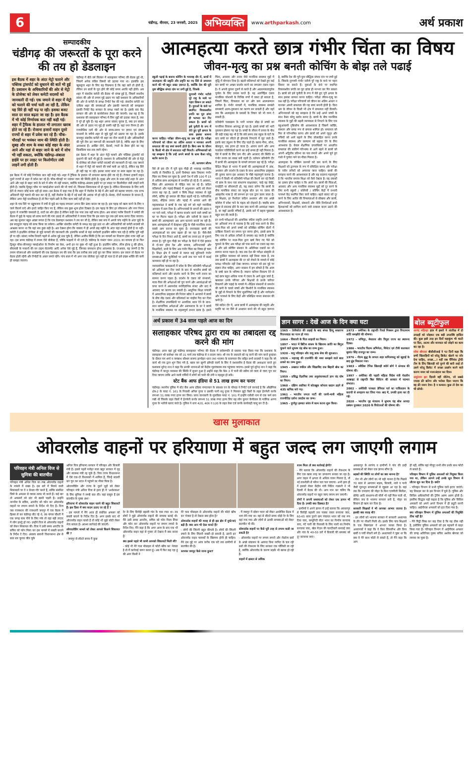6
चंडीगढ़, वीरवार, 23 जनवरी, 2025
अभिव्यक्ति
www.arthparkash.com
अर्थ प्रकाश
सम्पादकीय
चंडीगढ़ की जरूरतों के पूरा करने की तय हो डेडलाइन
इस बैठक में शहर के अंदर मेट्रो चलाने और पब्लिक ट्रांसपोर्ट को सुधारने की बातें भी हुई हैं। प्रशासन के अधिकारियों की ओर से मेट्रो के प्रोजेक्ट को लेकर कमेटी सदस्यों को जानकारी दी गई। एक जमाने से शहर में मेट्रो को चलाने की चर्चा चली आ रही है, लेकिन यह सिरे ही नहीं चढ़ पा रही। इसका बजट साल दर साल बढ़ता जा रहा है। इस बैठक में भी कोई निर्णायक बात नहीं कही गई। शहर में ट्रैफिक के हालात भी लगातार खराब होते जा रहे हैं। रोजाना हजारों वाहन दूसरे राज्यों से शहर में प्रवेश कर रहे हैं। चौक-चौराहों पर भयंकर जाम की स्थिति होती है। सुबह और शाम के वक्त कोई शहर के अंदर आने और यहां से बाहर जाने के बारे में सोच भी नहीं सकता, क्योंकि चंडीगढ़-अंबाला हाईवे पर हर लाइट पर किलोमीटर लंबी लाइनें लगी होती हैं।
चंडीगढ़ में बीते वर्ष सितंबर में सलाहकार परिषद की बैठक हुई थी, जिसमें अनेक लंबित विषयों को उठाया गया था। हालांकि इस खूबसूरत शहर के लिए यह विडम्बना है कि यहां बातें तो होती हैं, लेकिन उन बातों के पूरा होने की कोई समय अवधि नहीं होती। अब शहर में संसदीय कमेटी की बैठक भी संपन्न हुई है, जिसमें स्थानीय सांसद की ओर से तमाम मुद्दे उठाए गए वहीं प्रशासन के अधिकारियों की ओर से कमेटी के समक्ष रिपोर्ट पेश की गई। संसदीय कमेटी का दायित्व शहर की समस्याओं और उसकी जरूरतों को समझकर इसकी रिपोर्ट केंद्र सरकार के समक्ष रखने का है। इसके बाद केंद्र सरकार की ओर से कार्ययोजना तैयार की जाएगी। प्रश्न यह है कि प्रशासक की सलाहकार परिषद में जिन मुद्दों को उठाया जाता है, क्या वे पूरे हो चुके हैं। यह शहर अपना सांसद चुनता है, क्या उन सांसद की ओर से उठाए गए मुद्दे ही काफी नहीं हैं। यहां नगर निगम है और राजनीतिक दलों की ओर से समय-समय पर ज्ञापन एवं संचार माध्यमों के जरिये शहर से जुड़े मुद्दों को उठाया जा रहा है। इसके बावजूद संसदीय कमेटी भी शहर का दौरा करती है और अधिकारियों की पूरी टीम उन जरूरतों की जानकारी देती है, जोकि शहर के लिए आवश्यक हैं। आखिर दौरों, बैठकों, रपटों के तैयार होने का यह सिलसिला कब तक जारी रहेगा।
इस बैठक में शहर के अंदर मेट्रो चलाने और पब्लिक ट्रांसपोर्ट को सुधारने की बातें भी हुई हैं। प्रशासन के अधिकारियों की ओर से मेट्रो के प्रोजेक्ट को लेकर कमेटी सदस्यों को जानकारी दी गई। एक जमाने से शहर में मेट्रो को चलाने की चर्चा चली आ रही है, लेकिन यह सिरे ही नहीं चढ़ पा रही। इसका बजट साल दर साल बढ़ता जा रहा है। इस बैठक में भी कोई निर्णायक बात नहीं कही गई। शहर में ट्रैफिक के हालात भी लगातार खराब होते जा रहे हैं। रोजाना हजारों वाहन दूसरे राज्यों से शहर में प्रवेश कर रहे हैं। चौक-चौराहों पर भयंकर जाम की स्थिति होती है। सुबह और शाम के वक्त कोई शहर के अंदर आने और यहां से बाहर जाने के बारे में सोच भी नहीं सकता, क्योंकि चंडीगढ़-अंबाला हाईवे पर हर लाइट पर किलोमीटर लंबी लाइनें लगी होती हैं। जबकि ट्रिब्यून चौक पर फ्लाईओवर बनाने की भी चर्चा थी, जिसका शिलान्यास भी हो चुका है। लेकिन शिलान्यास के लिए लगी ईंटों से ज्यादा कोई काम नहीं हो सका। इस बैठक में कहा गया है कि शहर में रोडवेज के बेड़े में और बसों को बढ़ाया जाएगा। एक तरफ अधिकारी मेट्रो चलाने की बात कर रहे हैं, वहीं रोडवेज के बेड़े में नई बसों की आवक भी हो रही है। बेशक, दोनों यातायात के साधन हैं, लेकिन अगर मेट्रो प्राथमिकता है तो फिर पहले उसी के लिए काम क्यों नहीं हो रहा।
शहर के एक सिरे पर डड्डूमाजरा में वर्षों से कूड़े का पहाड़ लगातार अपना सिर ऊंचा करता जा रहा है। इस पहाड़ को खत्म करने के लिए न जाने कितने वादे और इरादे जाहिर किए गए हैं, लेकिन सब कुछ शून्य होता दिखता है। इस पहाड़ के लिए हर लोकसभा और नगर निगम चुनाव में राजनीति चमकती है, वादों का शोर होता है लेकिन कहीं एक पत्ता तक नहीं साफ होता। अब सांसद मनीष तिवारी ने कमेटी की बैठक में कूड़े के पहाड़ को साफ करने की मांग उठाई तो अधिकारियों ने जवाब दिया कि इस साल जून तक इसे साफ करवा दिया जाएगा। अब यह सुनकर बहुत अच्छा लगता है कि एक डेडलाइन प्रशासन ने तय कर ली है, लेकिन क्या सच में अगले पांच महीने के अंदर कूड़े के इस बदबूदार पहाड़ को साफ किया जा सकेगा। आखिर संसदीय कमेटी के समक्ष यह मुद्दा उठा था और अधिकारियों को कमेटी सदस्यों को आश्वस्त करना था कि यहां सब कुछ सही है। अब देखना होगा कि वास्तव में ही अगले छह महीने के अंदर यहां सफाई होती है या नहीं। कमेटी ने हाउसिंग प्रोजेक्ट से जुड़े मामलों की जानकारी ली। हालांकि बरसों से यहां कर्मचारी हाउसिंग स्कीम चल रही है जोकि पूरी नहीं हो पा रही। सांसद मनीष तिवारी पहले से अनेक मुद्दे उठा चुके हैं, लेकिन अजीब स्थिति है कि उन मामलों का निवारण होता नजर नहीं आ रहा। इस समय चंडीगढ़ में तमाम ऐसे प्रोजेक्ट हैं, जोकि फाइलों में भी दर्ज हैं। चंडीगढ़ के मास्टर प्लान 2031 का मामला हो या फिर ट्रिब्यून चौक-जीरकपुर फ्लाईओवर के निर्माण का केस, अभी इन पर कुछ भी नहीं हुआ है। हाउसिंग स्कीम, लीज होल्ड टू फ्री होल्ड, सीएचबी के मकानों की वन टाइम सेटलमेंट आदि अनेक ऐसे मुद्दे हैं, जिनका समाधान होना आवश्यक है। दरअसल, यह जरूरी है कि तमाम योजनाओं और कार्यक्रमों की एक डेडलाइन तय की जाए कि उस तारीख तक उन्हें पूरा कर लिया जाएगा। इस प्रकार तो बैठक पर बैठक होती रहेंगी और रिपोर्टों के अंबार लगते रहेंगे। पांच साल में भी अगर एक प्रोजेक्ट पूरा नहीं हो पाता है तो इसे इच्छा शक्ति की कमी ही समझा जाएगा।
आत्महत्या करते छात्र गंभीर चिंता का विषय
जीवन-मृत्यु का प्रश्न बनती कोचिंग के बोझ तले पढाई
स्कूली पढ़ाई के बजाय कोचिंग के भयावह दौर में, छात्रों में आत्महत्या की प्रकृति और प्रवृत्ति का नए सिरे से अध्ययन करने की भी बहुत सख्त ज़रूरत है, क्योंकि देश की पूरी युवा बौद्धिक संपदा दांव पर लगी हुई है, जिसके
दूरगामी गंभीर नतीजे पूरे राष्ट्र के माथे पर गहरा सिकन ला सकते हैं। युवाओं के कंधे पर स्थापित विकासशील प्रगति का पूरा ढांचा ही भरभरा कर गिर सकता है। छात्रों को इसे चुनौती के रूप में लेते हुए पूरी क्षमता के साथ इसका सामना करना चाहिए। परीक्षा जीवन-मृत्यु का प्रश्न नहीं है। परीक्षा परिणामों को जीवन का अंतिम आधार न मानकर अपनी सफलता की राह स्वयं बनानी होती है। बिना श्रम के जीवन के किसी भी क्षेत्र में सफलता नहीं मिलती। अभिभावकों को यह समझना है कि उन्हें अपने बच्चों के साथ कैसा घरेलू बर्ताव करना है।
- डॉ. सत्यवान सौरभ
वैसे तो इस दौर में पूरी युवा पीढ़ी ही भयावह मानसिक व्याधि से विचलित है, इनमें विशेषतः छात्र विचलन गंभीर चिंता का विषय बन चुका है। हमारे देश में प्रति 100 में 15 से अधिक छात्र आत्महत्या से प्रभावित हो रहे हैं। वे अवसाद, चिंता और आत्मघात से पीड़ित पाए जा रहे हैं। कठिन प्रतिस्पर्धा और पढ़ाई-लिखाई में अनुशासन आदि को लेकर तनाव बढ़ रहा है, उससे न सिर्फ शिक्षा व्यवस्था से जुड़े लोगों, बल्कि पूरे समाज की चिंता बढ़ती गई है। पारिवारिक दबाव, शैक्षिक तनाव और पढ़ाई में अव्वल आने की महत्वाकांक्षा ने छात्रों के एक बड़े वर्ग को गहरे मानसिक अवसाद में डाल दिया है। अभिभावकों के सपनों की उड़ान न भर पाने वाले, परीक्षा में खराब प्रदर्शन करने वाले बच्चों का घर पर पिटना पड़ता है। परीक्षा और नतीजों के दबाव में छात्रों की आत्महत्याएं अब आम घटनाएं बनती जा रही हैं। छात्र आत्महत्याओं में बेतहाशा वृद्धि के पीछे मानसिक तनाव सबसे आम कारक बन चुका है। तनावग्रस्त छात्रों की आत्महत्याओं का ग्राफ बढ़ता ही जा रहा है। जैसे-जैसे परीक्षा के दिन निकट आते हैं, छात्रों का तनाव हद से गुजरने लगता है। पूरी युवा पीढ़ी का परीक्षा के दिनों में ऐसे हालात से दो-चार होना देश और समाज, अभिभावकों और शिक्षाविदों, सभी के लिए अब गंभीर चिंता का विषय हो चला है। शिक्षा क्षेत्र में दशकों से व्याप्त कई बुनियादी गंभीर समस्याओं और चुनौतियों पर अभी तक पार पाने में कतई कामयाब नहीं हो पा रहा है।
व्यावसायिक पाठ्यक्रमों में प्रवेश के लिए प्रतियोगी परीक्षाओं को अनिवार्य कर दिए जाने के बाद से भारतीय छात्रों को प्रतिस्पर्धा करने और प्रदर्शन करने के लिए भारी तनाव का सामना करना पड़ता है। प्रदर्शन के दबाव को संभालने, माता-पिता की अपेक्षाओं को पूरा करने और आकांक्षाओं को प्राप्त करने में असमर्थता मनोवैज्ञानिक संकट और बाद में अवसाद का कारण बन सकती है। आधुनिक शिक्षा प्रणाली में अकादमिक उत्कृष्टता की निरंतर खोज ने अनजाने में छात्रों के बीच तीव्र दबाव और प्रतिस्पर्धा का माहौल पैदा कर दिया है। शैक्षणिक उपलब्धियों पर अत्यधिक ध्यान देने के साथ-साथ सामाजिक अपेक्षाओं और असफलता के डर ने छात्रों के मानसिक स्वास्थ्य पर महत्वपूर्ण प्रभाव डाला है। इसने चिंता, अवसाद और तनाव जैसे मानसिक स्वास्थ्य मुद्दों में वृद्धि में योगदान दिया है। बढ़ती प्रतिस्पर्धा को देखते हुए कई बार छात्रों पर अच्छा प्रदर्शन करने का लगातार दबाव रहता है। वे अपनी तुलना दूसरों से करते हैं और आक्रामकतापूर्वक पूर्णता के लिए प्रयास करते हैं। यह अंतर्निहित दबाव मानसिक परेशानी के विभिन्न रूपों में प्रकट हो सकता है, जिसमें चिंता, विफलता का डर और कम आत्मसम्मान शामिल है। गंभीर मामलों में, मानसिक स्वास्थ्य सम्बंधी समस्याएँ आत्म-नुकसान का कारण बन सकती हैं और यहाँ तक कि आत्महत्या के प्रयासों के विचार को भी जन्म दे सकती हैं।
प्रतियोगी पाठ्यक्रम के भारी भरकम बोझ से बच्चों का मानसिक विकास अवरुद्ध हो रहा है। इससे बच्चों को भारी नुकसान झेलना पड़ रहा है। बच्चों के जीवन में तनाव के पौध की बड़ी वजह यह भी है कि लंबे समय तक स्कूल के घंटों के बाद बच्चे घर लौटते ही होमवर्क निपटाने में जुट जाते हैं। इसके बाद ट्यूशन के लिए दौड़ पड़ते हैं। खाना-पीना, सोना, खेलकूद, सब हराम हो जाता है। आराम करने और अन्य पाठ्येतर गतिविधियों करने का उन्हें समय ही नहीं मिलता है। ऐसे में छात्रों के लिए कम नींद और अवसाद की स्थिति या गंभीर तनाव का सबब बनी रहती है। वर्तमान प्रतियोगी दौर में छात्रों की आत्महत्या के मामले लगातार बढ़ रहे हैं। परीक्षा केंद्रित शिक्षा से भारत में छात्रों की आत्महत्याओं में अंक, अध्ययन और प्रदर्शन के दबाव के साथ अकादमिक उत्कृष्टता की तुलना करना इस अवसाद के पीछे महत्वपूर्ण कारक है। भारत में किसी भी प्रतियोगी परीक्षा की तैयारी कर रहे किसी भी छात्र के साथ एक साधारण साक्षात्कार, चाहे वह जेईई, एनईईटी या सीएलएटी हो, यह प्रकट करेगा कि छात्रों के बीच मानसिक संकट का प्रमुख स्रोत उन पर दबाव की असहनीय मात्रा है जो लगभग हर एक द्वारा डाला जाता है। हर शिक्षक, हर रिश्तेदार कठिन अध्ययन और एक अच्छे कॉलेज में प्रवेश पाने के महत्व को दोहराते हैं। जबकि छात्र स्कूल से स्नातक होने के बाद क्या करने की आकांक्षा रखता है, या जहाँ उसकी रुचियाँ हैं, उसके बारे में सहज पूछताछ बहुत कम की जाती है।
इन सभी परीक्षाओं की अत्यधिक जटिल प्रकृति (सभी नहीं) का अनिवार्य रूप से मतलब है कि उन्हें पास करने के लिए माता-पिता को अपने बच्चों को प्रतिष्ठित कोचिंग सेंटरों में दाखिला दिलाने का सपना पूरा करना होगा, इससे छात्र के लिए एक से अधिक तरीकों से समस्या बढ़ जाती है क्योंकि वह कोचिंग पर माता-पिता द्वारा खर्च किए गए पैसे को चुकाने के लिए अब परीक्षा को पास करने का दबाव बढ़ गया है और उसे कोचिंग संस्थान के अतिरिक्त दबावों का भी सामना करना पड़ता है। जब तक देश की परीक्षा संस्कृति से इस कुत्सित व्यवस्था को समाप्त नहीं किया जाता है, तब तक छात्रों में आत्महत्या की दर को रोकने के मामले में कोई प्रत्यक्ष परिवर्तन नहीं देखा जाएगा। सरकार को इस मुद्दे पर संज्ञान लेना चाहिए, अगर वास्तव में हम सोचते हैं कि आज के बच्चे कल के भविष्य हैं। जबरन करियर विकल्प देने से कई छात्र बहुत अधिक मात्रा में दबाव के आगे झुक जाते हैं, खासकर उनके परिवार और शिक्षकों से उनके करियर विकल्पों और पढ़ाई के मामले में। शैक्षिक संस्थानों से समर्थन की कमी के चलते बच्चों और किशोरों के मानसिक स्वास्थ्य के मुद्दों से निपटने के लिए सुसज्जित नहीं है और मार्गदर्शन और परामर्श के लिए केंद्रों और प्रशिक्षित मानव संसाधन की कमी है।
ऐसे कठिन दौर में, आज छात्रों में आत्महत्या की प्रकृति और प्रवृत्ति का नए सिरे से अध्ययन करने की भी बहुत ज़रूरत है, क्योंकि देश की पूरी युवा बौद्धिक संपदा दांव पर लगी हुई है, जिसके दूरगामी गंभीर नतीजे पूरे राष्ट्र के माथे पर गहरा सिकन ला सकते हैं। युवाओं के कंधे पर स्थापित विकासशील प्रगति का पूरा ढांचा ही भरभरा कर गिर सकता है। छात्रों को इसे चुनौती के रूप में लेते हुए पूरी क्षमता के साथ इसका सामना करना चाहिए। परीक्षा जीवन-मृत्यु का प्रश्न नहीं है। परीक्षा परिणामों को जीवन का अंतिम आधार न मानकर अपनी सफलता की राह स्वयं बनानी होती है। बिना श्रम के जीवन के किसी भी क्षेत्र में सफलता नहीं मिलती। अभिभावकों को यह समझना है कि उन्हें अपने बच्चों के साथ कैसा घरेलू बर्ताव करना है। छात्रों के बीच मानसिक स्वास्थ्य के मुद्दों की बढ़ती व्यापकता से निपटने के लिए एक बहुआयामी दृष्टिकोण की आवश्यकता है जिसमें व्यक्ति, संस्थान और समग्र रूप से समाज शामिल हो। सफलता को फिर से परिभाषित करना और छात्रों को अपने जुनून और रुचियों को आगे बढ़ाने के लिए प्रोत्साहित करना उनके मानसिक स्वास्थ्य और कल्याण को बढ़ावा देने के लिए आवश्यक है। केवल शैक्षणिक उपलब्धियों पर आधारित सफलता की संकीर्ण परिभाषा से आगे बढ़ने से छात्रों को अपनी अद्वितीय प्रतिभा का पता लगाने और अपने चुने हुए रास्ते में पूर्णता पाने का मौका मिलता है।
आत्महत्या के जोखिम कारकों को कम करने के लिए शिक्षकों को द्वारपाल के रूप में प्रशिक्षित करना और परीक्षा के नवीन तरीकों को अपनाया जाना चाहिए। छात्रों की सराहना करने की आवश्यकता है और यह बदलना महत्वपूर्ण है कि भारतीय समाज शिक्षा को कैसे देखता है। यह प्रयासों का उत्सव होना चाहिए न कि अंकों का। छात्रों की चिंताओं, अवसाद और अन्य मानसिक स्वास्थ्य मुद्दों को दूर करने के लिए सभी स्कूलों / कॉलेजों / कोचिंग केंद्रों में प्रभावी परामर्श केंद्र स्थापित किए जाने चाहिए। बढ़ते संकट को दूर करने के लिए अतीत की विफलताओं से सीखना और छात्रों, अभिभावकों, शिक्षकों, संस्थानों और नीति निर्माताओं सभी हितधारकों को शामिल करने वाले तत्काल कदम उठाने की आवश्यकता है।
अर्थ प्रकाश में 34 साल पहले आज का दिन
सलाहकार परिषद द्वारा राय का तबादला रद्द करने की मांग
चंडीगढ़। आज यहां हुई चंडीगढ़ सलाहकार परिषद की बैठक में सर्वसम्मति से प्रस्ताव पास किया गया कि प्रशासक के सलाहकार श्री बालेश्वर राय को 31 मार्च तक चंडीगढ़ से न बदला जाए। श्री राय के तबादले को रद्द करने की मांग करते हुएइंका के दौलत राम शर्मा व जगन्नाथ कौशल सजपा हरमोहन धवन तथा भाजपा के सत्यपाल जैन सहित सभी सदस्यों ने कहा कि जो कार्य श्री राय द्वारा शुरु किए गये है, खास कर झुग्गी झोपड़ी वालों के लिए वे प्रशासनीय है बैठक की अध्यक्षता करते हुए प्रशासक सुरेन्द्र नाथ ने कहा कि उनकी भावनाओं को केंद्रीय गृहमंत्रालय तक पहुंचाया जाएगा। इससे पूर्व सुरेन्द्र नाथ ने कहा कि चंडीगढ़ में कानून व्यवस्था की स्थिति में सुधार हुआ है उन्होंने कहा कि फेस 3 में पानी की स्कीम को जल्द से जल्द पूरा कर दिया जाएगा ताकि आने वाली गर्मियों में लोगों को पानी की तंगी न महसूस हो सके।
स्टेट बैंक आफ इंडिया से 51 लाख हज्म कर फरार
चंडीगढ़। स्थानीय पुलिस में स्टेट बैंक आफ इंडिया रामदरबार के प्रबंधक एन के चोपड़ा ने रिपोर्ट दर्ज करवाई है कि औद्योगिक क्षेत्र-2 के प्लाट नं. 161 के निवासी अनिल गुप्ता व उसकी पत्नी बधु गुप्ता ने मिलकर झूठे बिलों के तहत हेराफेरी करके लगभग 51 लाख रुपए हज्म कर लिया। प्राप्त जानकारी के मुताबिक प्लाट नं. 161 में इन्होंने एबीसी नाम से एक फर्म बना रखी थी जिसके तहत बिलों में हेराफेरी करके लगभग 51 लाख रुपए हज्म लिए यह लोग कुमार कैमीकल के मालिक अरुण गुप्ता के भतीजे बताए जाते है। पुलिस ने धारा 420, 406 व 120 के तहत केस दर्ज करके कार्यवाही चालू कर दी है।
ज्ञान सागर : देखें आज के दिन क्या घटा
1565 - तेलीकोटा की लड़ाई के बाद संपन्न हिन्दू साम्राज्य विजयवाड़ा का पतन हो गया।
1664 - शिवाजी के पिता शाहजी का निधन।
1897 - भारत में ब्रिटिश शासन के खिलाफ क्रांति का बिगुल फूंकने वाले सुभाष चंद्र बोस का जन्म हुआ।
1920 - वायु परिवहन और वायु डाक सेवा की शुरुआत।
1926 - महाराष्ट्र की राजनीति की नब्ज समझने वाले बाल ठाकरे का जन्म हुआ।
1945 - प्रख्यात वकील और शिक्षाविद रास बिहारी बोस का निधन।
1959 - प्रसिद्ध वैज्ञानिक तथा अनुसंधानकर्ता ज्ञान चंद घोष का निधन।
1960 - दक्षिण अफ्रीका में कोलब्रूक कोयला खदान ढहने से 435 खनिक मारे गए।
1961 - भारतीय जनता पार्टी की जानी-मानी महिला राजनीतिज्ञ दर्शना जरदोश का जन्म।
1965 - दुर्गापुर इस्पात संयंत्र में काम करना शुरू किया।
1973 - अमेरिका के राष्ट्रपति रिचर्ड निक्सन द्वारा वियतनाम शांति समझौते की घोषणा।
1972 - मणिपुर, मेघालय और त्रिपुरा राज्य का स्थापना दिवस।
1986 - भारतीय फिल्म अभिनेता, थियेटर एवं टीवी कलाकार सुशांत सिंह राजपूत का जन्म।
1976 - गौतम बुद्ध के लापता शहर कपिलवस्तु को खुदाई के बाद ढूंढ निकाला गया।
1983 - स्वीडिश टेनिस खिलाड़ी ब्योर्न बोर्ग ने संन्यास की घोषणा की।
1997 - अमेरिका की पहली महिला विदेश मंत्री मेडलीन अल्ब्राइट से राष्ट्रपति बिल क्लिंटन की सरकार में पदभार संभाला।
2002 - अमेरिकी पत्रकार डेनियल पर्ल का पाकिस्तान के कराची से अपहरण कर लिया गया। बाद में, उनकी हत्या कर दी गई।
2020 - भारतीय गृह मंत्रालय ने सुभाष चंद्र बोस आपदा प्रबंधन पुरस्कार 2020 के विजेताओं की घोषणा की।
बोल ब्यूटीफुल
आनंद महिन्द्राः हाल में इसरो ने अंतरिक्ष में दो उपग्रहों को जोड़कर एक बड़ी उपलब्धि हासिल की। कुछ इसी तरह इन दिनों महाकुंभ भी धरती पर दिल, आत्मा और मानवता को जोड़ने का काम कर रहा है।
रमेश श्रीवत्सः बीसीसीआई ने गत दिनों कहा कि सभी खिलाड़ियों को घरेलू क्रिकेट खेलने पर जोर देना चाहिए, अच्छा...! वहीं जब चैंपियंस ट्रॉफी टीम के लिए खिलाड़ी को चुनने की बारी आई तो उसने घरेलू क्रिकेट में अच्छा प्रदर्शन करने वाले करुण नायर को नजरअंदाज कर दिया।
अनुरंजन झाः दिल्ली वहीं जीतेगा, जो सबसे ज्यादा फ्री बांटेगा और भरोसा दिला पाएगा कि वह फ्री जरूर देगा। है न कमाल। कुछ तो देश का भी सोचो।
खास मुलाकात
ओवरलोड वाहनों पर हरियाणा में बहुत जल्द लग जाएगी लगाम
परिवहन मंत्री अनिल विज से सुमित्रा की बातचीत
परिवहन मंत्री अनिल विज का रुख ओवरलोड वाहनों के मामले में सख्त है। इस बारे में मिलने वाली शिकायतों पर वे न केवल गौर करते हैं, बल्कि संबंधित जिले के अफसर से जवाब तलब भी करते हैं। कई बार तो अफसरों को डांट भी खानी पड़ती है। उन्होंने नारनौल के सचिव, आरटीए को फोन कर ओवरलोड वाहनों पर लगाम लगाने के निर्देश भी दिए हैं। विज जब राजस्थान की राजधानी जयपुर में एक बैठक में हिस्सा ले कर चंडीगढ़ लौट रहे थे, तब नांगल चौधरी में एक जगह चाय पीने के लिए रुके तो वहां बड़ी तादाद में लोग इकट्ठे हो गए। उन्होंने विज से ओवरलोड वाहनों को लेकर शिकायत की। विज ने उसी समय आरटीए के सचिव को फोन मिला कर इस मामले में सख्ती बरतने के निर्देश दे दिए। अंबाला छावनी विधानसभा क्षेत्र से सात बार चुनाव जीत चुके
अनिल विज हरियाणा सरकार में परिवहन और बिजली मंत्री हैं। इससे पहले मनोहर लाल खट्टर सरकार में गृह और स्वास्थ्य मंत्री रह चुके हैं। विज राज्य विधानसभा में ऐसे एक-दो विधायकों में शामिल हैं, जिन्हें सातवीं बार चुन कर सदन में पहुंचने का मौका मिला है।
ओवरलोडिंग और राज्य के दूसरे मुद्दों को लेकर परिवहन मंत्री अनिल विज से हाल ही में 'अर्थप्रकाश' के लिए सुमित्रा ने लम्बी बात की। यहां प्रस्तुत हैं इस बातचीत के मुख्य अंशः-
हरियाणा में ओवरलोड वाहन चलने की बहुत शिकायतें हैं। इस दिशा में क्या कदम उठाए जा रहे हैं ?
- इस मामले में मैंने आज ही संबंधित अफसर को सख्ती बरतने के निर्देश दिए हैं। अगर इसके बाद भी ओवरलोड वाहन चलते हैं तो कोई भी मुझे फोटो लेकर भेज सकता है। अवश्य कार्रवाई की जाएगी।
ओवरलोडिंग मामले को लेकर आपसे किसने शिकायत की ?
- जयपुर से लौटते समय मैं कुछ
देर के लिए सिरोही बहाली गांव के पास रुका था। तब लोगों ने मुझे ओवरलोड वाहनों की समस्या बताई थी। मैंने उसी समय आरटीए, सचिव को फोन मिला लिया और फोन कर ओवरलोड वाहनों पर लगाम लगाने के निर्देश दिए। मैंने कहा है कि अगर आज के बाद एक भी ओवरलोड वाहन यहां से गुजरा तो देखना मैं क्या करता हूं।
क्या इससे पहले भी कभी आपको शिकायतें मिली थीं?
- कोई भी मेरे पास मोबाइल से फोटो खींच कर भेजता है तो मैं कार्रवाई जरूर करता हूं। अब मैं फिर कह रहा हूं की अगर किसी ने
मेरे पास मोबाइल से ओवरलोड वाहनों की फोटो खींच कर भेजता है तो देखना क्या होता है?
ओवरलोड वाहनों की वजह से ही इस क्षेत्र में दुर्घटनाएं बढ़ी हैं। क्या आप भी ऐसा मानते हैं?
- लोगों की जिंदगी बहुत कीमती है। लोगों की जिंदगी बचाने के लिए जितनी सख्ती हो सकती है, उतनी इन ओवरलोड वाहन चालकों के खिलाफ होनी ही चाहिए। मैंने इस मुद्दे पर आज करीब एक घंटे तक ग्रामीणों से बातचीत की है।
आपका जयपुर कैसे जाना हुआ?
- मैं जयपुर में सोलर पावर को लेकर आयोजित बैठक में भाग लेने गया था। वहां से लौटते समय थोड़ी देर के लिए यहां रुक गया और लोगों से उनकी समस्याओं को लेकर बातचीत भी की।
ओवरलोड वाहनों पर कैसे पूरी तरह से लगाम कसी जा सकती है?
- ओवरलोड वाहनों पर लगाम लगाने और रोडवेज बसों के अच्छे संचालन के अलावा बिना परमिट के चल रही बसों की रोकथाम के लिए सरकार एक पॉलिसी ला रही है, क्योंकि ओवरलोड के कारण सड़कें भी खराब हो रही हैं।
वाहनों में क्षमता से अधिक
वजन मिला तो क्या कार्रवाई होगी?
- मैंने बताया कि ओवरलोड वाहनों की रोकथाम के लिए एक खास तरह का उपकरण बनाया जा रहा है। अगर वाहन में क्षमता से अधिक वजन मिलता है, तो नई तकनीकी से फौरन पता चल जाएगा। अभी हाल ही में इसको लेकर केंद्रीय मंत्री नितिन गडकरी ने भी दिल्ली में बैठक की थी। आप मान कर चलिए कि ओवरलोड वाहनों पर बहुत जल्द लगाम लग जाएगी।
लोगों ने अपनी समस्याओं को लेकर एक ज्ञापन भी दिया है। उनकी क्या दिक्कत है?
- ग्रामीणों ने अपने ज्ञापन में उन्हें बताया कि अकबरपुर से सिरोही बहाली तक पक्का रास्ता बनवाया जाए, 60-65 साल पुराने ग्राम पंचायत भवन को नया रूप दिया जाए, कम्युनिटी सेंटर भवन का निर्माण करवाया जाए, गंदे पानी की निकासी के लिए नालों का निर्माण करवाया जाए, खेल मैदान की चारदीवारी बनवाई जाए और गांव के 40-50 घरों में बिजली की समस्या को दूर करवाया जाए।
अकबरपुर के सरपंच व ग्रामीणों ने गांव की इन्हीं समस्याओं को लेकर एक ज्ञापन सौंपा है।
सड़कों की स्थिति पर लोगों का क्या मानना है?
- मेरा भी और लोगों का भी यही मानना है कि पिछले 70 साल से आमजन सड़क, बिजली, नाले व पानी जैसी मूलभूत समस्याओं से जूझता आ रहा है। यहां तक कि एमएलए की मोहर के बिना एलपीजी सिलेंडर, सीमेंट आदि साधारण-सी चीजें भी नहीं मिल पाती थीं, लेकिन जब से भाजपा सरकार बनी है, मोहर का सिस्टम ही खत्म कर दिया है।
सरकारी शिक्षकों ने भी आपका आभार जताया है। इसकी क्या वजह थी?
- इन लोगों को भाजपा सरकार में सरकारी अध्यापक के तौर पर नौकरी मिली थी। इसके लिए पांच शिक्षकों के एक शिष्टमंडल ने आभार व्यक्त किया है। अध्यापकों ने कहा कि वे बिना सिफारिश और बिना खर्ची व पर्ची नौकरी लगे हैं। अध्यापकों ने पूछा था कि क्या वे मेरे साथ फोटो ले सकते हैं, तो मैंने कहा कि आप
ही नहीं, बल्कि यहां मौजूद सभी लोग उनके साथ फोटो ले सकते हैं।
परिवहन विभाग में पुलिस अफसरों को नियुक्त किया गया था, लेकिन आपने उन्हें उनके मूल विभाग में लौटना शुरु कर दिया है। क्यों?
- परिवहन विभाग से सभी पुलिस वाले हटाए जाएंगे। यह तिकड़म कर के इस विभाग में घुसे हैं। पुलिस और सिविल अधिकारियों की ट्रेनिंग अलग अलग होती है। इसलिए सिद्धांत यही कहता है कि पुलिस और सिविल अफसरों को अपने अपने विभाग में ही ड्यूटी करनी चाहिए। आईपीएस अफसरों को हटा दिया गया है।
क्या परिवहन विभाग में पुलिस अफसरों की नियुक्ति ठीक नहीं है?
- मैंने चिट्ठी लिख कर कह दिया है कि यह ठीक नहीं है, इसीलिए पुलिस अफसरों को इस महकमें से बाहर किया गया है। परिवहन विभाग में आईपीएस अफसर की जगह अतिरिक्त मुख्य सचिव अशोक खेमका को लगाया जा चुका है।